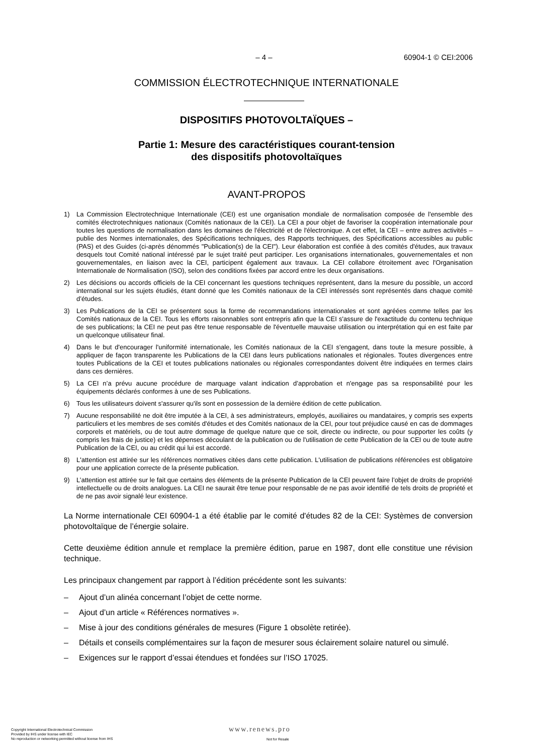– 4 – 60904-1 © CEI:2006
COMMISSION ÉLECTROTECHNIQUE INTERNATIONALE
DISPOSITIFS PHOTOVOLTAÏQUES –
Partie 1: Mesure des caractéristiques courant-tension
des dispositifs photovoltaïques
AVANT-PROPOS
1) La Commission Electrotechnique Internationale (CEI) est une organisation mondiale de normalisation composée de l'ensemble des comités électrotechniques nationaux (Comités nationaux de la CEI). La CEI a pour objet de favoriser la coopération internationale pour toutes les questions de normalisation dans les domaines de l'électricité et de l'électronique. A cet effet, la CEI – entre autres activités – publie des Normes internationales, des Spécifications techniques, des Rapports techniques, des Spécifications accessibles au public (PAS) et des Guides (ci-après dénommés "Publication(s) de la CEI"). Leur élaboration est confiée à des comités d'études, aux travaux desquels tout Comité national intéressé par le sujet traité peut participer. Les organisations internationales, gouvernementales et non gouvernementales, en liaison avec la CEI, participent également aux travaux. La CEI collabore étroitement avec l'Organisation Internationale de Normalisation (ISO), selon des conditions fixées par accord entre les deux organisations.
2) Les décisions ou accords officiels de la CEI concernant les questions techniques représentent, dans la mesure du possible, un accord international sur les sujets étudiés, étant donné que les Comités nationaux de la CEI intéressés sont représentés dans chaque comité d’études.
3) Les Publications de la CEI se présentent sous la forme de recommandations internationales et sont agréées comme telles par les Comités nationaux de la CEI. Tous les efforts raisonnables sont entrepris afin que la CEI s'assure de l'exactitude du contenu technique de ses publications; la CEI ne peut pas être tenue responsable de l'éventuelle mauvaise utilisation ou interprétation qui en est faite par un quelconque utilisateur final.
4) Dans le but d'encourager l'uniformité internationale, les Comités nationaux de la CEI s'engagent, dans toute la mesure possible, à appliquer de façon transparente les Publications de la CEI dans leurs publications nationales et régionales. Toutes divergences entre toutes Publications de la CEI et toutes publications nationales ou régionales correspondantes doivent être indiquées en termes clairs dans ces dernières.
5) La CEI n’a prévu aucune procédure de marquage valant indication d’approbation et n'engage pas sa responsabilité pour les équipements déclarés conformes à une de ses Publications.
6) Tous les utilisateurs doivent s'assurer qu'ils sont en possession de la dernière édition de cette publication.
7) Aucune responsabilité ne doit être imputée à la CEI, à ses administrateurs, employés, auxiliaires ou mandataires, y compris ses experts particuliers et les membres de ses comités d'études et des Comités nationaux de la CEI, pour tout préjudice causé en cas de dommages corporels et matériels, ou de tout autre dommage de quelque nature que ce soit, directe ou indirecte, ou pour supporter les coûts (y compris les frais de justice) et les dépenses découlant de la publication ou de l'utilisation de cette Publication de la CEI ou de toute autre Publication de la CEI, ou au crédit qui lui est accordé.
8) L'attention est attirée sur les références normatives citées dans cette publication. L'utilisation de publications référencées est obligatoire pour une application correcte de la présente publication.
9) L’attention est attirée sur le fait que certains des éléments de la présente Publication de la CEI peuvent faire l’objet de droits de propriété intellectuelle ou de droits analogues. La CEI ne saurait être tenue pour responsable de ne pas avoir identifié de tels droits de propriété et de ne pas avoir signalé leur existence.
La Norme internationale CEI 60904-1 a été établie par le comité d'études 82 de la CEI: Systèmes de conversion photovoltaïque de l’énergie solaire.
Cette deuxième édition annule et remplace la première édition, parue en 1987, dont elle constitue une révision technique.
Les principaux changement par rapport à l’édition précédente sont les suivants:
– Ajout d’un alinéa concernant l’objet de cette norme.
– Ajout d’un article « Références normatives ».
– Mise à jour des conditions générales de mesures (Figure 1 obsolète retirée).
– Détails et conseils complémentaires sur la façon de mesurer sous éclairement solaire naturel ou simulé.
– Exigences sur le rapport d’essai étendues et fondées sur l’ISO 17025.
Copyright International Electrotechnical Commission
Provided by IHS under license with IEC
No reproduction or networking permitted without license from IHS
www.renews.pro
Not for Resale